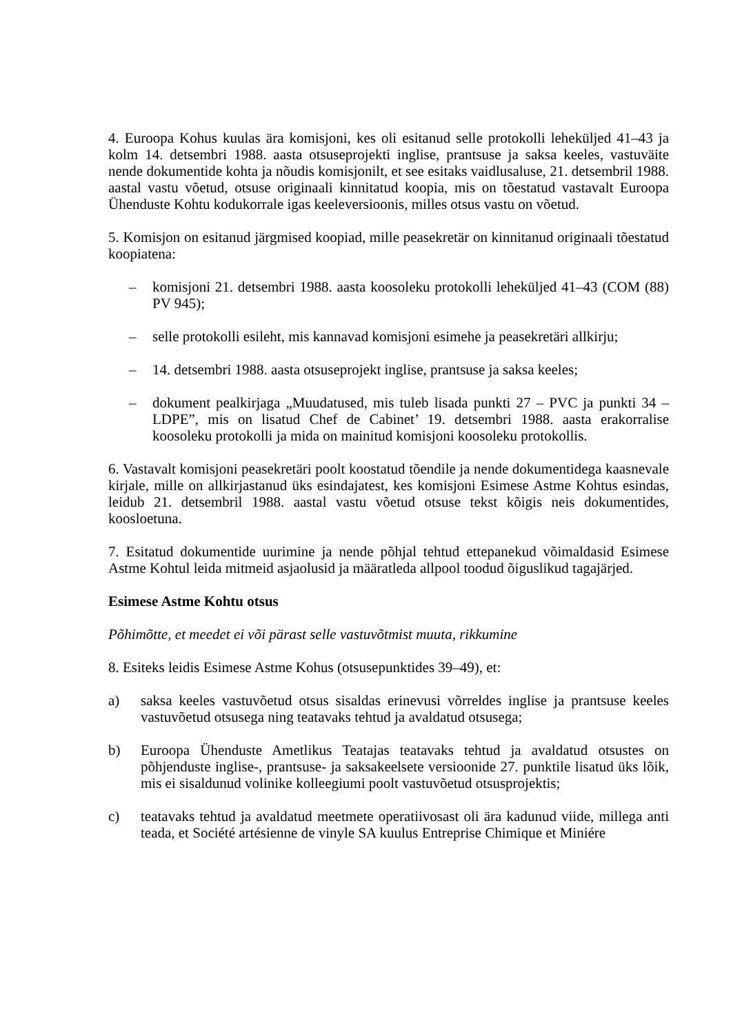4. Euroopa Kohus kuulas ära komisjoni, kes oli esitanud selle protokolli leheküljed 41–43 ja kolm 14. detsembri 1988. aasta otsuseprojekti inglise, prantsuse ja saksa keeles, vastuväite nende dokumentide kohta ja nõudis komisjonilt, et see esitaks vaidlusaluse, 21. detsembril 1988. aastal vastu võetud, otsuse originaali kinnitatud koopia, mis on tõestatud vastavalt Euroopa Ühenduste Kohtu kodukorrale igas keeleversioonis, milles otsus vastu on võetud.
5. Komisjon on esitanud järgmised koopiad, mille peasekretär on kinnitanud originaali tõestatud koopiatena:
– komisjoni 21. detsembri 1988. aasta koosoleku protokolli leheküljed 41–43 (COM (88) PV 945);
– selle protokolli esileht, mis kannavad komisjoni esimehe ja peasekretäri allkirju;
– 14. detsembri 1988. aasta otsuseprojekt inglise, prantsuse ja saksa keeles;
– dokument pealkirjaga „Muudatused, mis tuleb lisada punkti 27 – PVC ja punkti 34 – LDPE”, mis on lisatud Chef de Cabinet’ 19. detsembri 1988. aasta erakorralise koosoleku protokolli ja mida on mainitud komisjoni koosoleku protokollis.
6. Vastavalt komisjoni peasekretäri poolt koostatud tõendile ja nende dokumentidega kaasnevale kirjale, mille on allkirjastanud üks esindajatest, kes komisjoni Esimese Astme Kohtus esindas, leidub 21. detsembril 1988. aastal vastu võetud otsuse tekst kõigis neis dokumentides, koosloetuna.
7. Esitatud dokumentide uurimine ja nende põhjal tehtud ettepanekud võimaldasid Esimese Astme Kohtul leida mitmeid asjaolusid ja määratleda allpool toodud õiguslikud tagajärjed.
Esimese Astme Kohtu otsus
Põhimõtte, et meedet ei või pärast selle vastuvõtmist muuta, rikkumine
8. Esiteks leidis Esimese Astme Kohus (otsusepunktides 39–49), et:
a) saksa keeles vastuvõetud otsus sisaldas erinevusi võrreldes inglise ja prantsuse keeles vastuvõetud otsusega ning teatavaks tehtud ja avaldatud otsusega;
b) Euroopa Ühenduste Ametlikus Teatajas teatavaks tehtud ja avaldatud otsustes on põhjenduste inglise-, prantsuse- ja saksakeelsete versioonide 27. punktile lisatud üks lõik, mis ei sisaldunud volinike kolleegiumi poolt vastuvõetud otsusprojektis;
c) teatavaks tehtud ja avaldatud meetmete operatiivosast oli ära kadunud viide, millega anti teada, et Société artésienne de vinyle SA kuulus Entreprise Chimique et Miniére